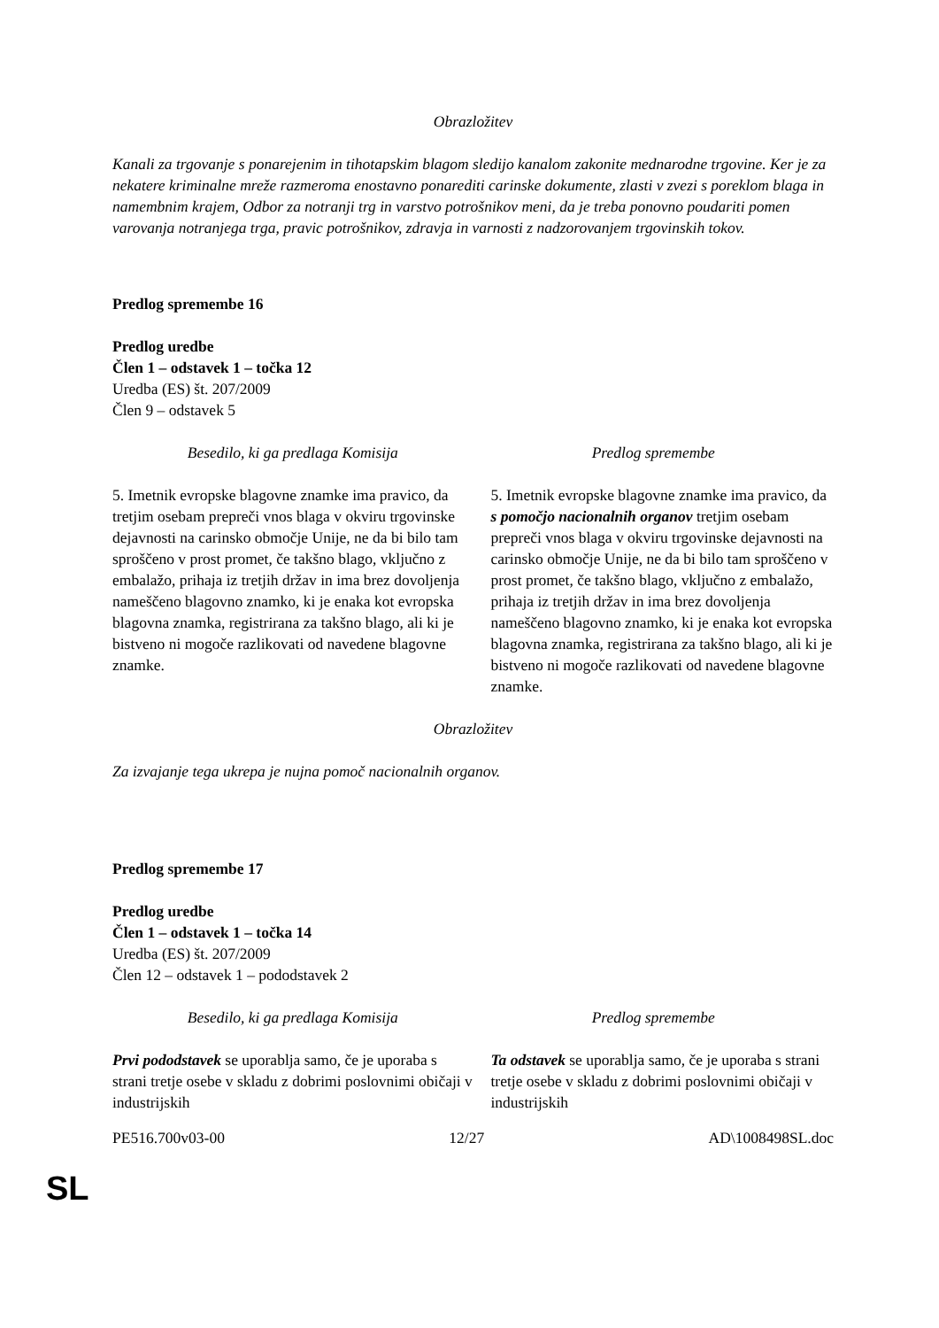Obrazložitev
Kanali za trgovanje s ponarejenim in tihotapskim blagom sledijo kanalom zakonite mednarodne trgovine. Ker je za nekatere kriminalne mreže razmeroma enostavno ponarediti carinske dokumente, zlasti v zvezi s poreklom blaga in namembnim krajem, Odbor za notranji trg in varstvo potrošnikov meni, da je treba ponovno poudariti pomen varovanja notranjega trga, pravic potrošnikov, zdravja in varnosti z nadzorovanjem trgovinskih tokov.
Predlog spremembe 16
Predlog uredbe
Člen 1 – odstavek 1 – točka 12
Uredba (ES) št. 207/2009
Člen 9 – odstavek 5
| Besedilo, ki ga predlaga Komisija | Predlog spremembe |
| --- | --- |
| 5. Imetnik evropske blagovne znamke ima pravico, da tretjim osebam prepreči vnos blaga v okviru trgovinske dejavnosti na carinsko območje Unije, ne da bi bilo tam sproščeno v prost promet, če takšno blago, vključno z embalažo, prihaja iz tretjih držav in ima brez dovoljenja nameščeno blagovno znamko, ki je enaka kot evropska blagovna znamka, registrirana za takšno blago, ali ki je bistveno ni mogoče razlikovati od navedene blagovne znamke. | 5. Imetnik evropske blagovne znamke ima pravico, da s pomočjo nacionalnih organov tretjim osebam prepreči vnos blaga v okviru trgovinske dejavnosti na carinsko območje Unije, ne da bi bilo tam sproščeno v prost promet, če takšno blago, vključno z embalažo, prihaja iz tretjih držav in ima brez dovoljenja nameščeno blagovno znamko, ki je enaka kot evropska blagovna znamka, registrirana za takšno blago, ali ki je bistveno ni mogoče razlikovati od navedene blagovne znamke. |
Obrazložitev
Za izvajanje tega ukrepa je nujna pomoč nacionalnih organov.
Predlog spremembe 17
Predlog uredbe
Člen 1 – odstavek 1 – točka 14
Uredba (ES) št. 207/2009
Člen 12 – odstavek 1 – pododstavek 2
| Besedilo, ki ga predlaga Komisija | Predlog spremembe |
| --- | --- |
| Prvi pododstavek se uporablja samo, če je uporaba s strani tretje osebe v skladu z dobrimi poslovnimi običaji v industrijskih | Ta odstavek se uporablja samo, če je uporaba s strani tretje osebe v skladu z dobrimi poslovnimi običaji v industrijskih |
PE516.700v03-00 12/27 AD\1008498SL.doc
SL